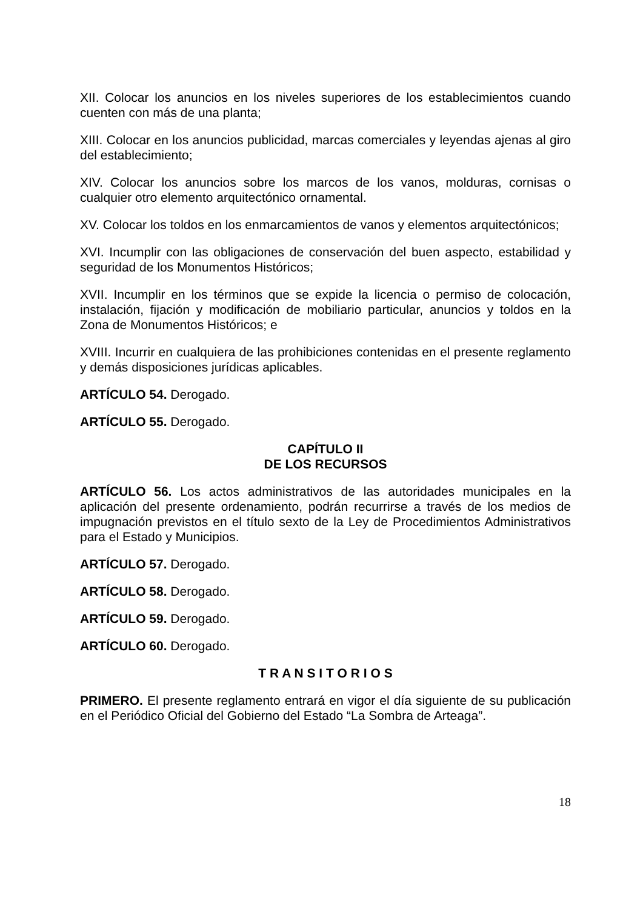XII. Colocar los anuncios en los niveles superiores de los establecimientos cuando cuenten con más de una planta;
XIII. Colocar en los anuncios publicidad, marcas comerciales y leyendas ajenas al giro del establecimiento;
XIV. Colocar los anuncios sobre los marcos de los vanos, molduras, cornisas o cualquier otro elemento arquitectónico ornamental.
XV. Colocar los toldos en los enmarcamientos de vanos y elementos arquitectónicos;
XVI. Incumplir con las obligaciones de conservación del buen aspecto, estabilidad y seguridad de los Monumentos Históricos;
XVII. Incumplir en los términos que se expide la licencia o permiso de colocación, instalación, fijación y modificación de mobiliario particular, anuncios y toldos en la Zona de Monumentos Históricos; e
XVIII. Incurrir en cualquiera de las prohibiciones contenidas en el presente reglamento y demás disposiciones jurídicas aplicables.
ARTÍCULO 54. Derogado.
ARTÍCULO 55. Derogado.
CAPÍTULO II
DE LOS RECURSOS
ARTÍCULO 56. Los actos administrativos de las autoridades municipales en la aplicación del presente ordenamiento, podrán recurrirse a través de los medios de impugnación previstos en el título sexto de la Ley de Procedimientos Administrativos para el Estado y Municipios.
ARTÍCULO 57. Derogado.
ARTÍCULO 58. Derogado.
ARTÍCULO 59. Derogado.
ARTÍCULO 60. Derogado.
T R A N S I T O R I O S
PRIMERO. El presente reglamento entrará en vigor el día siguiente de su publicación en el Periódico Oficial del Gobierno del Estado “La Sombra de Arteaga”.
18